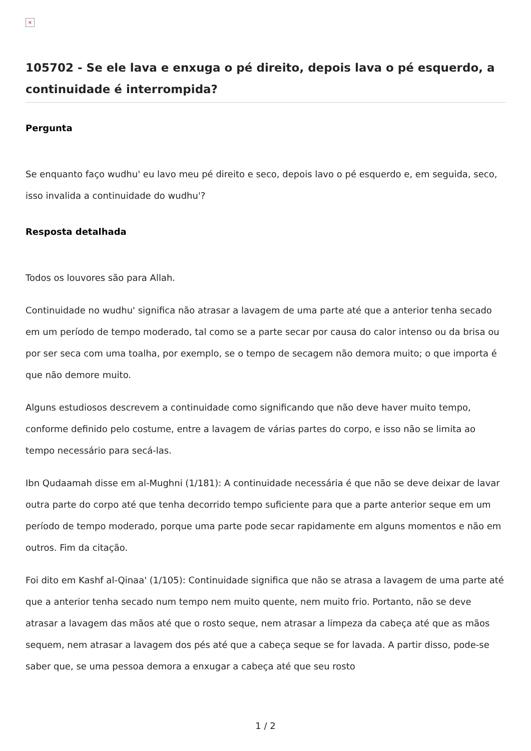×
105702 - Se ele lava e enxuga o pé direito, depois lava o pé esquerdo, a continuidade é interrompida?
Pergunta
Se enquanto faço wudhu' eu lavo meu pé direito e seco, depois lavo o pé esquerdo e, em seguida, seco, isso invalida a continuidade do wudhu'?
Resposta detalhada
Todos os louvores são para Allah.
Continuidade no wudhu' significa não atrasar a lavagem de uma parte até que a anterior tenha secado em um período de tempo moderado, tal como se a parte secar por causa do calor intenso ou da brisa ou por ser seca com uma toalha, por exemplo, se o tempo de secagem não demora muito; o que importa é que não demore muito.
Alguns estudiosos descrevem a continuidade como significando que não deve haver muito tempo, conforme definido pelo costume, entre a lavagem de várias partes do corpo, e isso não se limita ao tempo necessário para secá-las.
Ibn Qudaamah disse em al-Mughni (1/181): A continuidade necessária é que não se deve deixar de lavar outra parte do corpo até que tenha decorrido tempo suficiente para que a parte anterior seque em um período de tempo moderado, porque uma parte pode secar rapidamente em alguns momentos e não em outros. Fim da citação.
Foi dito em Kashf al-Qinaa' (1/105): Continuidade significa que não se atrasa a lavagem de uma parte até que a anterior tenha secado num tempo nem muito quente, nem muito frio. Portanto, não se deve atrasar a lavagem das mãos até que o rosto seque, nem atrasar a limpeza da cabeça até que as mãos sequem, nem atrasar a lavagem dos pés até que a cabeça seque se for lavada. A partir disso, pode-se saber que, se uma pessoa demora a enxugar a cabeça até que seu rosto
1 / 2